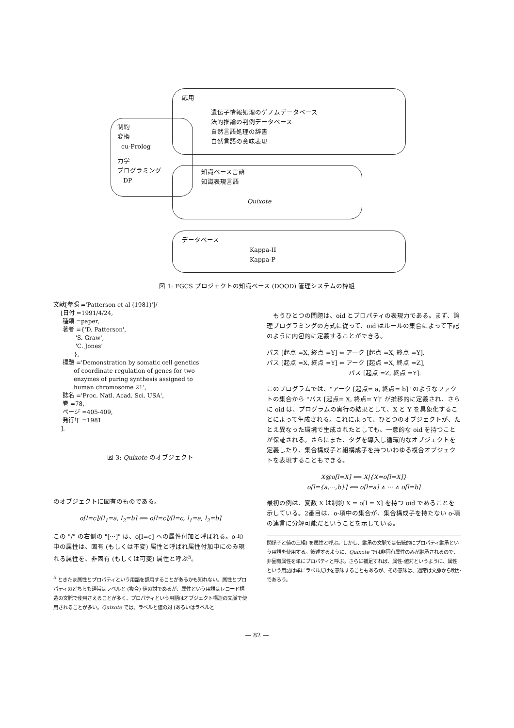応用
遺伝子情報処理のゲノムデータベース
法的推論の判例データベース
自然言語処理の辞書
自然言語の意味表現
制約
変換
cu-Prolog
力学
プログラミング
DP
知識ベース言語
知識表現言語
Quixote
データベース
Kappa-II
Kappa-P
図 1: FGCS プロジェクトの知識ベース (DOOD) 管理システムの枠組
文献[参照 ='Patterson et al (1981)']/
    [日付 =1991/4/24,
     種類 =paper,
     著者 ={'D. Patterson',
            'S. Graw',
            'C. Jones'
           },
     標題 ='Demonstration by somatic cell genetics
           of coordinate regulation of genes for two
           enzymes of puring synthesis assigned to
           human chromosome 21',
     誌名 ='Proc. Natl. Acad. Sci. USA',
     巻 =78,
     ページ =405-409,
     発行年 =1981
    ].
図 3: Quixote のオブジェクト
のオブジェクトに固有のものである。
o[l=c]/[l<sub>1</sub>=a, l<sub>2</sub>=b] ⟺ o[l=c]/[l=c, l<sub>1</sub>=a, l<sub>2</sub>=b]
この "/" の右側の "[···]" は、o[l=c] への属性付加と呼ばれる。o-項中の属性は、固有 (もしくは不変) 属性と呼ばれ属性付加中にのみ現れる属性を、非固有 (もしくは可変) 属性と呼ぶ<sup>5</sup>。
<sup>5</sup> ときたま属性とプロパティという用語を誤用することがあるかも知れない。属性とプロパティのどちらも通常はラベルと (複合) 値の対であるが、属性という用語はレコード構造の文脈で使用さえることが多く、プロパティという用語はオブジェクト構造の文脈で使用されることが多い。Quixote では、ラベルと値の対 (あるいはラベルと
　もうひとつの問題は、oid とプロパティの表現力である。まず、論理プログラミングの方式に従って、oid はルールの集合によって下記のように内包的に定義することができる。
パス [起点 =X, 終点 =Y] ⇐ アーク [起点 =X, 終点 =Y].
パス [起点 =X, 終点 =Y] ⇐ アーク [起点 =X, 終点 =Z],
　　　　　　　　　　　　　パス [起点 =Z, 終点 =Y].
このプログラムでは、"アーク [起点= a, 終点= b]" のようなファクトの集合から "パス [起点= X, 終点= Y]" が推移的に定義され、さらに oid は、プログラムの実行の結果として、X と Y を具象化することによって生成される。これによって、ひとつのオブジェクトが、たとえ異なった環境で生成されたとしても、一意的な oid を持つことが保証される。さらにまた、タグを導入し循環的なオブジェクトを定義したり、集合構成子と組構成子を持ついわゆる複合オブジェクトを表現することもできる。
X@o[l=X] ⟺ X|{X=o[l=X]}
o[l={a,···,b}] ⟺ o[l=a] ∧ ··· ∧ o[l=b]
最初の例は、変数 X は制約 X = o[l = X] を持つ oid であることを示している。2番目は、o-項中の集合が、集合構成子を持たない o-項の連言に分解可能だということを示している。
関係子と値の三組) を属性と呼ぶ。しかし、継承の文脈では伝統的にプロパティ継承という用語を使用する。後述するように、Quixote では非固有属性のみが継承されるので、非固有属性を単にプロパティと呼ぶ。さらに補足すれば、属性-値対というように、属性という用語は単にラベルだけを意味することもあるが、その意味は、通常は文脈から明かであろう。
— 82 —